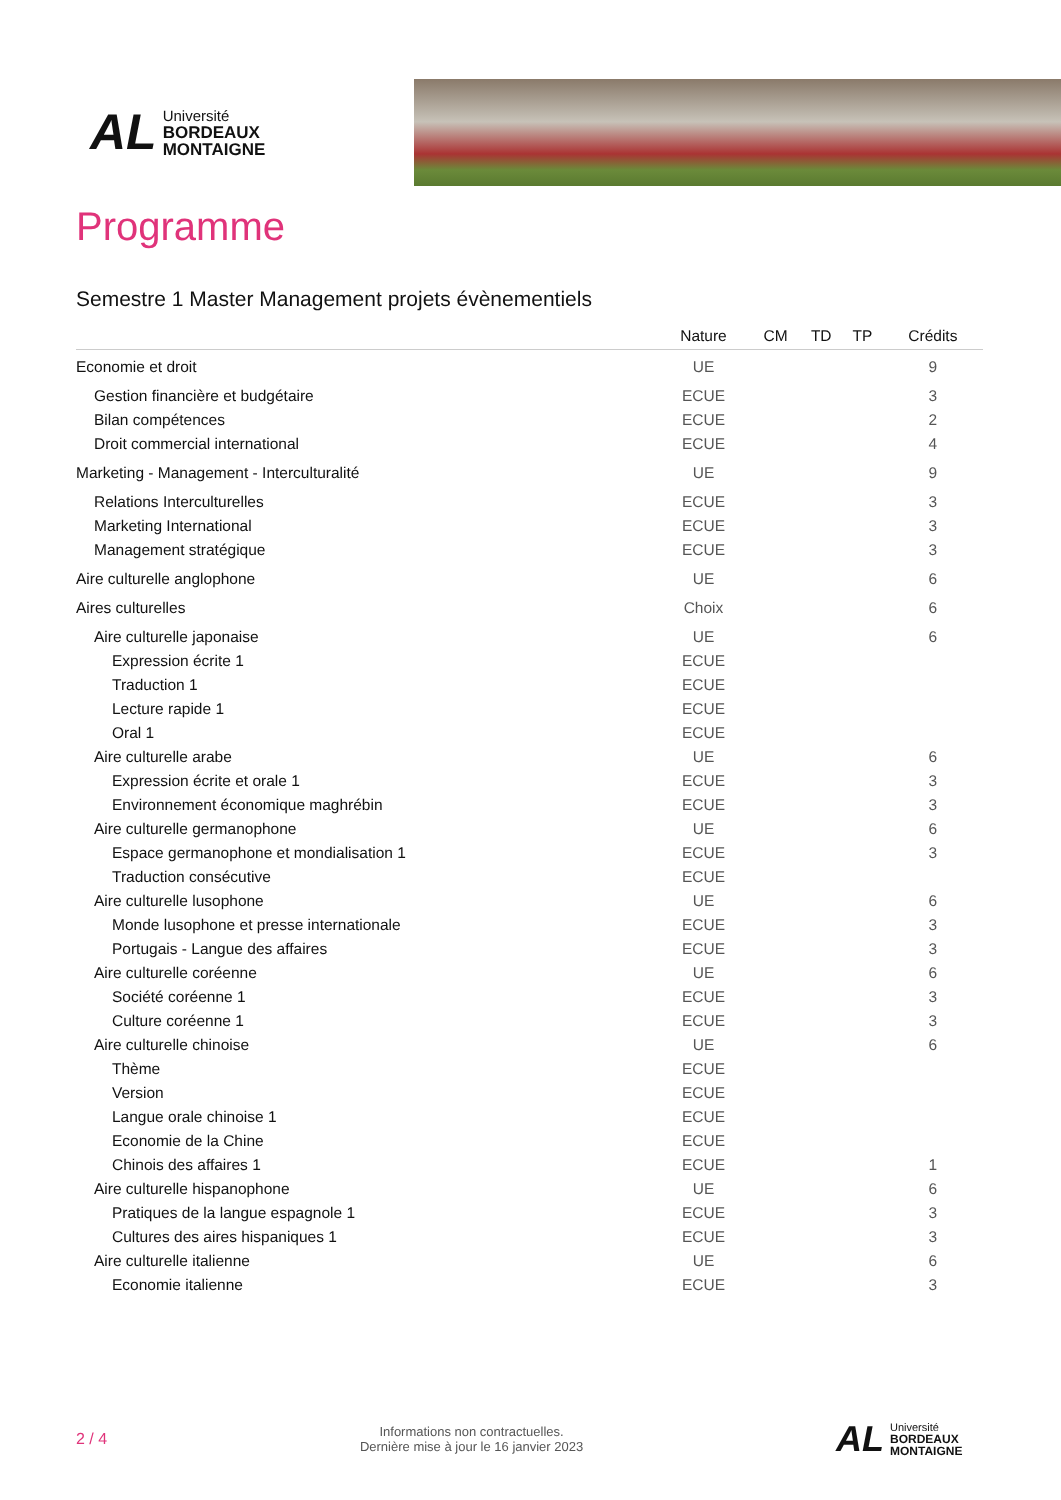AL
Université
BORDEAUX
MONTAIGNE
Programme
Semestre 1 Master Management projets évènementiels
| | Nature | CM | TD | TP | Crédits |
| --- | --- | --- | --- | --- | --- |
| Economie et droit | UE | | | | 9 |
| Gestion financière et budgétaire | ECUE | | | | 3 |
| Bilan compétences | ECUE | | | | 2 |
| Droit commercial international | ECUE | | | | 4 |
| Marketing - Management - Interculturalité | UE | | | | 9 |
| Relations Interculturelles | ECUE | | | | 3 |
| Marketing International | ECUE | | | | 3 |
| Management stratégique | ECUE | | | | 3 |
| Aire culturelle anglophone | UE | | | | 6 |
| Aires culturelles | Choix | | | | 6 |
| Aire culturelle japonaise | UE | | | | 6 |
| Expression écrite 1 | ECUE | | | | |
| Traduction 1 | ECUE | | | | |
| Lecture rapide 1 | ECUE | | | | |
| Oral 1 | ECUE | | | | |
| Aire culturelle arabe | UE | | | | 6 |
| Expression écrite et orale 1 | ECUE | | | | 3 |
| Environnement économique maghrébin | ECUE | | | | 3 |
| Aire culturelle germanophone | UE | | | | 6 |
| Espace germanophone et mondialisation 1 | ECUE | | | | 3 |
| Traduction consécutive | ECUE | | | | |
| Aire culturelle lusophone | UE | | | | 6 |
| Monde lusophone et presse internationale | ECUE | | | | 3 |
| Portugais - Langue des affaires | ECUE | | | | 3 |
| Aire culturelle coréenne | UE | | | | 6 |
| Société coréenne 1 | ECUE | | | | 3 |
| Culture coréenne 1 | ECUE | | | | 3 |
| Aire culturelle chinoise | UE | | | | 6 |
| Thème | ECUE | | | | |
| Version | ECUE | | | | |
| Langue orale chinoise 1 | ECUE | | | | |
| Economie de la Chine | ECUE | | | | |
| Chinois des affaires 1 | ECUE | | | | 1 |
| Aire culturelle hispanophone | UE | | | | 6 |
| Pratiques de la langue espagnole 1 | ECUE | | | | 3 |
| Cultures des aires hispaniques 1 | ECUE | | | | 3 |
| Aire culturelle italienne | UE | | | | 6 |
| Economie italienne | ECUE | | | | 3 |
2 / 4
Informations non contractuelles.
Dernière mise à jour le 16 janvier 2023
AL
Université
BORDEAUX
MONTAIGNE